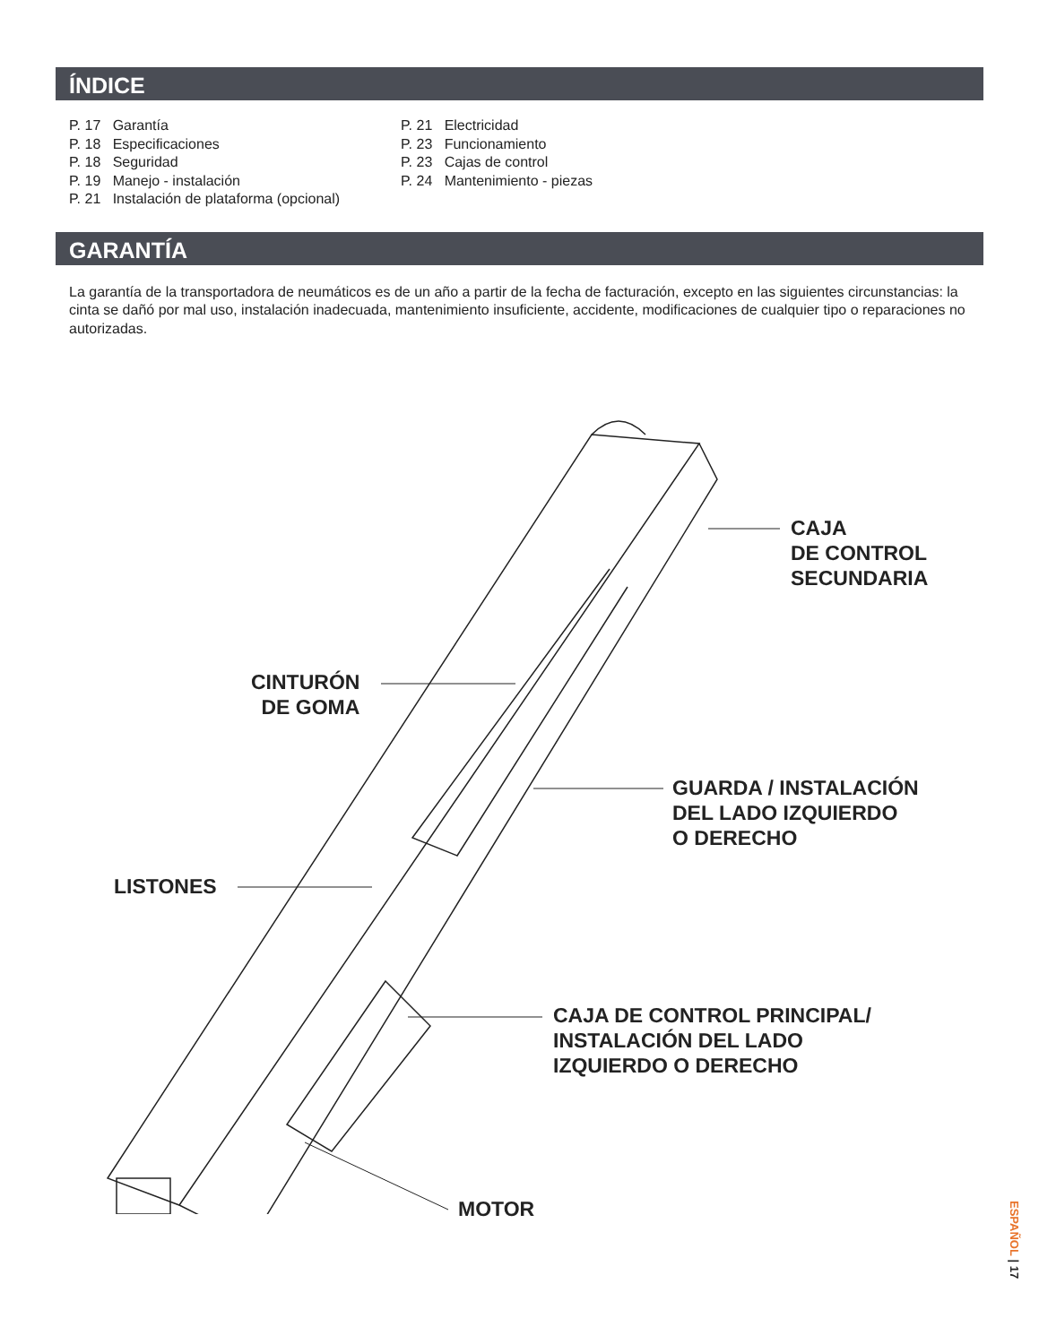ÍNDICE
P. 17 Garantía
P. 18 Especificaciones
P. 18 Seguridad
P. 19 Manejo - instalación
P. 21 Instalación de plataforma (opcional)
P. 21 Electricidad
P. 23 Funcionamiento
P. 23 Cajas de control
P. 24 Mantenimiento - piezas
GARANTÍA
La garantía de la transportadora de neumáticos es de un año a partir de la fecha de facturación, excepto en las siguientes circunstancias: la cinta se dañó por mal uso, instalación inadecuada, mantenimiento insuficiente, accidente, modificaciones de cualquier tipo o reparaciones no autorizadas.
CAJA
DE CONTROL
SECUNDARIA
CINTURÓN
DE GOMA
GUARDA / INSTALACIÓN
DEL LADO IZQUIERDO
O DERECHO
LISTONES
CAJA DE CONTROL PRINCIPAL/
INSTALACIÓN DEL LADO
IZQUIERDO O DERECHO
MOTOR
ESPAÑOL | 17